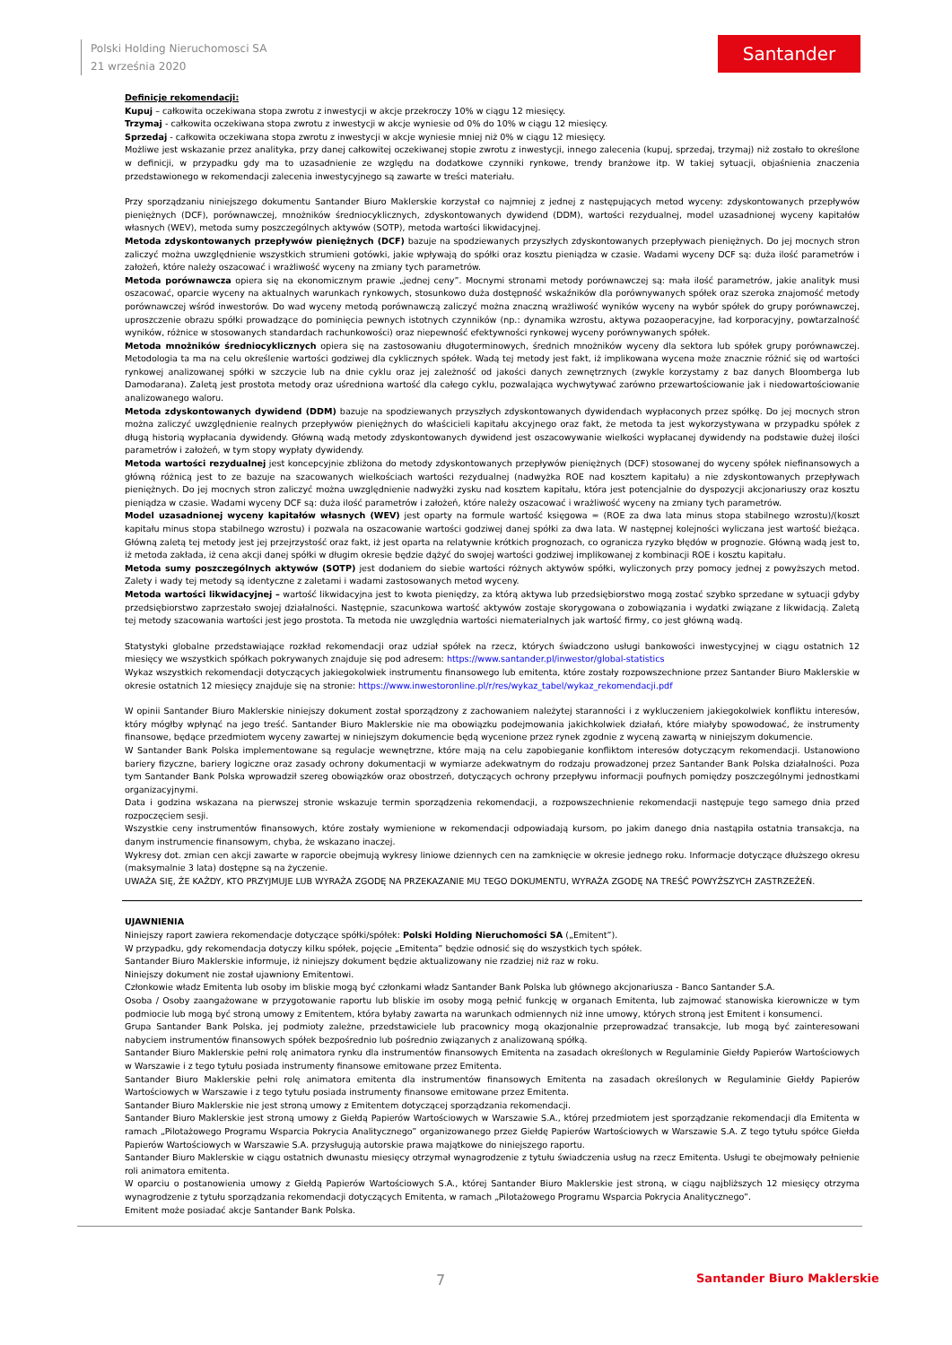Polski Holding Nieruchomosci SA
21 września 2020
Santander
Definicje rekomendacji:
Kupuj – całkowita oczekiwana stopa zwrotu z inwestycji w akcje przekroczy 10% w ciągu 12 miesięcy.
Trzymaj - całkowita oczekiwana stopa zwrotu z inwestycji w akcje wyniesie od 0% do 10% w ciągu 12 miesięcy.
Sprzedaj - całkowita oczekiwana stopa zwrotu z inwestycji w akcje wyniesie mniej niż 0% w ciągu 12 miesięcy.
Możliwe jest wskazanie przez analityka, przy danej całkowitej oczekiwanej stopie zwrotu z inwestycji, innego zalecenia (kupuj, sprzedaj, trzymaj) niż zostało to określone w definicji, w przypadku gdy ma to uzasadnienie ze względu na dodatkowe czynniki rynkowe, trendy branżowe itp. W takiej sytuacji, objaśnienia znaczenia przedstawionego w rekomendacji zalecenia inwestycyjnego są zawarte w treści materiału.
Przy sporządzaniu niniejszego dokumentu Santander Biuro Maklerskie korzystał co najmniej z jednej z następujących metod wyceny: zdyskontowanych przepływów pieniężnych (DCF), porównawczej, mnożników średniocyklicznych, zdyskontowanych dywidend (DDM), wartości rezydualnej, model uzasadnionej wyceny kapitałów własnych (WEV), metoda sumy poszczególnych aktywów (SOTP), metoda wartości likwidacyjnej.
Metoda zdyskontowanych przepływów pieniężnych (DCF) bazuje na spodziewanych przyszłych zdyskontowanych przepływach pieniężnych. Do jej mocnych stron zaliczyć można uwzględnienie wszystkich strumieni gotówki, jakie wpływają do spółki oraz kosztu pieniądza w czasie. Wadami wyceny DCF są: duża ilość parametrów i założeń, które należy oszacować i wrażliwość wyceny na zmiany tych parametrów.
Metoda porównawcza opiera się na ekonomicznym prawie „jednej ceny”. Mocnymi stronami metody porównawczej są: mała ilość parametrów, jakie analityk musi oszacować, oparcie wyceny na aktualnych warunkach rynkowych, stosunkowo duża dostępność wskaźników dla porównywanych spółek oraz szeroka znajomość metody porównawczej wśród inwestorów. Do wad wyceny metodą porównawczą zaliczyć można znaczną wrażliwość wyników wyceny na wybór spółek do grupy porównawczej, uproszczenie obrazu spółki prowadzące do pominięcia pewnych istotnych czynników (np.: dynamika wzrostu, aktywa pozaoperacyjne, ład korporacyjny, powtarzalność wyników, różnice w stosowanych standardach rachunkowości) oraz niepewność efektywności rynkowej wyceny porównywanych spółek.
Metoda mnożników średniocyklicznych opiera się na zastosowaniu długoterminowych, średnich mnożników wyceny dla sektora lub spółek grupy porównawczej. Metodologia ta ma na celu określenie wartości godziwej dla cyklicznych spółek. Wadą tej metody jest fakt, iż implikowana wycena może znacznie różnić się od wartości rynkowej analizowanej spółki w szczycie lub na dnie cyklu oraz jej zależność od jakości danych zewnętrznych (zwykle korzystamy z baz danych Bloomberga lub Damodarana). Zaletą jest prostota metody oraz uśredniona wartość dla całego cyklu, pozwalająca wychwytywać zarówno przewartościowanie jak i niedowartościowanie analizowanego waloru.
Metoda zdyskontowanych dywidend (DDM) bazuje na spodziewanych przyszłych zdyskontowanych dywidendach wypłaconych przez spółkę. Do jej mocnych stron można zaliczyć uwzględnienie realnych przepływów pieniężnych do właścicieli kapitału akcyjnego oraz fakt, że metoda ta jest wykorzystywana w przypadku spółek z długą historią wypłacania dywidendy. Główną wadą metody zdyskontowanych dywidend jest oszacowywanie wielkości wypłacanej dywidendy na podstawie dużej ilości parametrów i założeń, w tym stopy wypłaty dywidendy.
Metoda wartości rezydualnej jest koncepcyjnie zbliżona do metody zdyskontowanych przepływów pieniężnych (DCF) stosowanej do wyceny spółek niefinansowych a główną różnicą jest to ze bazuje na szacowanych wielkościach wartości rezydualnej (nadwyżka ROE nad kosztem kapitału) a nie zdyskontowanych przepływach pieniężnych. Do jej mocnych stron zaliczyć można uwzględnienie nadwyżki zysku nad kosztem kapitału, która jest potencjalnie do dyspozycji akcjonariuszy oraz kosztu pieniądza w czasie. Wadami wyceny DCF są: duża ilość parametrów i założeń, które należy oszacować i wrażliwość wyceny na zmiany tych parametrów.
Model uzasadnionej wyceny kapitałów własnych (WEV) jest oparty na formule wartość księgowa = (ROE za dwa lata minus stopa stabilnego wzrostu)/(koszt kapitału minus stopa stabilnego wzrostu) i pozwala na oszacowanie wartości godziwej danej spółki za dwa lata. W następnej kolejności wyliczana jest wartość bieżąca. Główną zaletą tej metody jest jej przejrzystość oraz fakt, iż jest oparta na relatywnie krótkich prognozach, co ogranicza ryzyko błędów w prognozie. Główną wadą jest to, iż metoda zakłada, iż cena akcji danej spółki w długim okresie będzie dążyć do swojej wartości godziwej implikowanej z kombinacji ROE i kosztu kapitału.
Metoda sumy poszczególnych aktywów (SOTP) jest dodaniem do siebie wartości różnych aktywów spółki, wyliczonych przy pomocy jednej z powyższych metod. Zalety i wady tej metody są identyczne z zaletami i wadami zastosowanych metod wyceny.
Metoda wartości likwidacyjnej – wartość likwidacyjna jest to kwota pieniędzy, za którą aktywa lub przedsiębiorstwo mogą zostać szybko sprzedane w sytuacji gdyby przedsiębiorstwo zaprzestało swojej działalności. Następnie, szacunkowa wartość aktywów zostaje skorygowana o zobowiązania i wydatki związane z likwidacją. Zaletą tej metody szacowania wartości jest jego prostota. Ta metoda nie uwzględnia wartości niematerialnych jak wartość firmy, co jest główną wadą.
Statystyki globalne przedstawiające rozkład rekomendacji oraz udział spółek na rzecz, których świadczono usługi bankowości inwestycyjnej w ciągu ostatnich 12 miesięcy we wszystkich spółkach pokrywanych znajduje się pod adresem: https://www.santander.pl/inwestor/global-statistics
Wykaz wszystkich rekomendacji dotyczących jakiegokolwiek instrumentu finansowego lub emitenta, które zostały rozpowszechnione przez Santander Biuro Maklerskie w okresie ostatnich 12 miesięcy znajduje się na stronie: https://www.inwestoronline.pl/r/res/wykaz_tabel/wykaz_rekomendacji.pdf
W opinii Santander Biuro Maklerskie niniejszy dokument został sporządzony z zachowaniem należytej staranności i z wykluczeniem jakiegokolwiek konfliktu interesów, który mógłby wpłynąć na jego treść. Santander Biuro Maklerskie nie ma obowiązku podejmowania jakichkolwiek działań, które miałyby spowodować, że instrumenty finansowe, będące przedmiotem wyceny zawartej w niniejszym dokumencie będą wycenione przez rynek zgodnie z wyceną zawartą w niniejszym dokumencie.
W Santander Bank Polska implementowane są regulacje wewnętrzne, które mają na celu zapobieganie konfliktom interesów dotyczącym rekomendacji. Ustanowiono bariery fizyczne, bariery logiczne oraz zasady ochrony dokumentacji w wymiarze adekwatnym do rodzaju prowadzonej przez Santander Bank Polska działalności. Poza tym Santander Bank Polska wprowadził szereg obowiązków oraz obostrzeń, dotyczących ochrony przepływu informacji poufnych pomiędzy poszczególnymi jednostkami organizacyjnymi.
Data i godzina wskazana na pierwszej stronie wskazuje termin sporządzenia rekomendacji, a rozpowszechnienie rekomendacji następuje tego samego dnia przed rozpoczęciem sesji.
Wszystkie ceny instrumentów finansowych, które zostały wymienione w rekomendacji odpowiadają kursom, po jakim danego dnia nastąpiła ostatnia transakcja, na danym instrumencie finansowym, chyba, że wskazano inaczej.
Wykresy dot. zmian cen akcji zawarte w raporcie obejmują wykresy liniowe dziennych cen na zamknięcie w okresie jednego roku. Informacje dotyczące dłuższego okresu (maksymalnie 3 lata) dostępne są na życzenie.
UWAŻA SIĘ, ŻE KAŻDY, KTO PRZYJMUJE LUB WYRAŻA ZGODĘ NA PRZEKAZANIE MU TEGO DOKUMENTU, WYRAŻA ZGODĘ NA TREŚĆ POWYŻSZYCH ZASTRZEŻEŃ.
UJAWNIENIA
Niniejszy raport zawiera rekomendacje dotyczące spółki/spółek: Polski Holding Nieruchomości SA („Emitent”).
W przypadku, gdy rekomendacja dotyczy kilku spółek, pojęcie „Emitenta” będzie odnosić się do wszystkich tych spółek.
Santander Biuro Maklerskie informuje, iż niniejszy dokument będzie aktualizowany nie rzadziej niż raz w roku.
Niniejszy dokument nie został ujawniony Emitentowi.
Członkowie władz Emitenta lub osoby im bliskie mogą być członkami władz Santander Bank Polska lub głównego akcjonariusza - Banco Santander S.A.
Osoba / Osoby zaangażowane w przygotowanie raportu lub bliskie im osoby mogą pełnić funkcję w organach Emitenta, lub zajmować stanowiska kierownicze w tym podmiocie lub mogą być stroną umowy z Emitentem, która byłaby zawarta na warunkach odmiennych niż inne umowy, których stroną jest Emitent i konsumenci.
Grupa Santander Bank Polska, jej podmioty zależne, przedstawiciele lub pracownicy mogą okazjonalnie przeprowadzać transakcje, lub mogą być zainteresowani nabyciem instrumentów finansowych spółek bezpośrednio lub pośrednio związanych z analizowaną spółką.
Santander Biuro Maklerskie pełni rolę animatora rynku dla instrumentów finansowych Emitenta na zasadach określonych w Regulaminie Giełdy Papierów Wartościowych w Warszawie i z tego tytułu posiada instrumenty finansowe emitowane przez Emitenta.
Santander Biuro Maklerskie pełni rolę animatora emitenta dla instrumentów finansowych Emitenta na zasadach określonych w Regulaminie Giełdy Papierów Wartościowych w Warszawie i z tego tytułu posiada instrumenty finansowe emitowane przez Emitenta.
Santander Biuro Maklerskie nie jest stroną umowy z Emitentem dotyczącej sporządzania rekomendacji.
Santander Biuro Maklerskie jest stroną umowy z Giełdą Papierów Wartościowych w Warszawie S.A., której przedmiotem jest sporządzanie rekomendacji dla Emitenta w ramach „Pilotażowego Programu Wsparcia Pokrycia Analitycznego” organizowanego przez Giełdę Papierów Wartościowych w Warszawie S.A. Z tego tytułu spółce Giełda Papierów Wartościowych w Warszawie S.A. przysługują autorskie prawa majątkowe do niniejszego raportu.
Santander Biuro Maklerskie w ciągu ostatnich dwunastu miesięcy otrzymał wynagrodzenie z tytułu świadczenia usług na rzecz Emitenta. Usługi te obejmowały pełnienie roli animatora emitenta.
W oparciu o postanowienia umowy z Giełdą Papierów Wartościowych S.A., której Santander Biuro Maklerskie jest stroną, w ciągu najbliższych 12 miesięcy otrzyma wynagrodzenie z tytułu sporządzania rekomendacji dotyczących Emitenta, w ramach „Pilotażowego Programu Wsparcia Pokrycia Analitycznego”.
Emitent może posiadać akcje Santander Bank Polska.
7 Santander Biuro Maklerskie